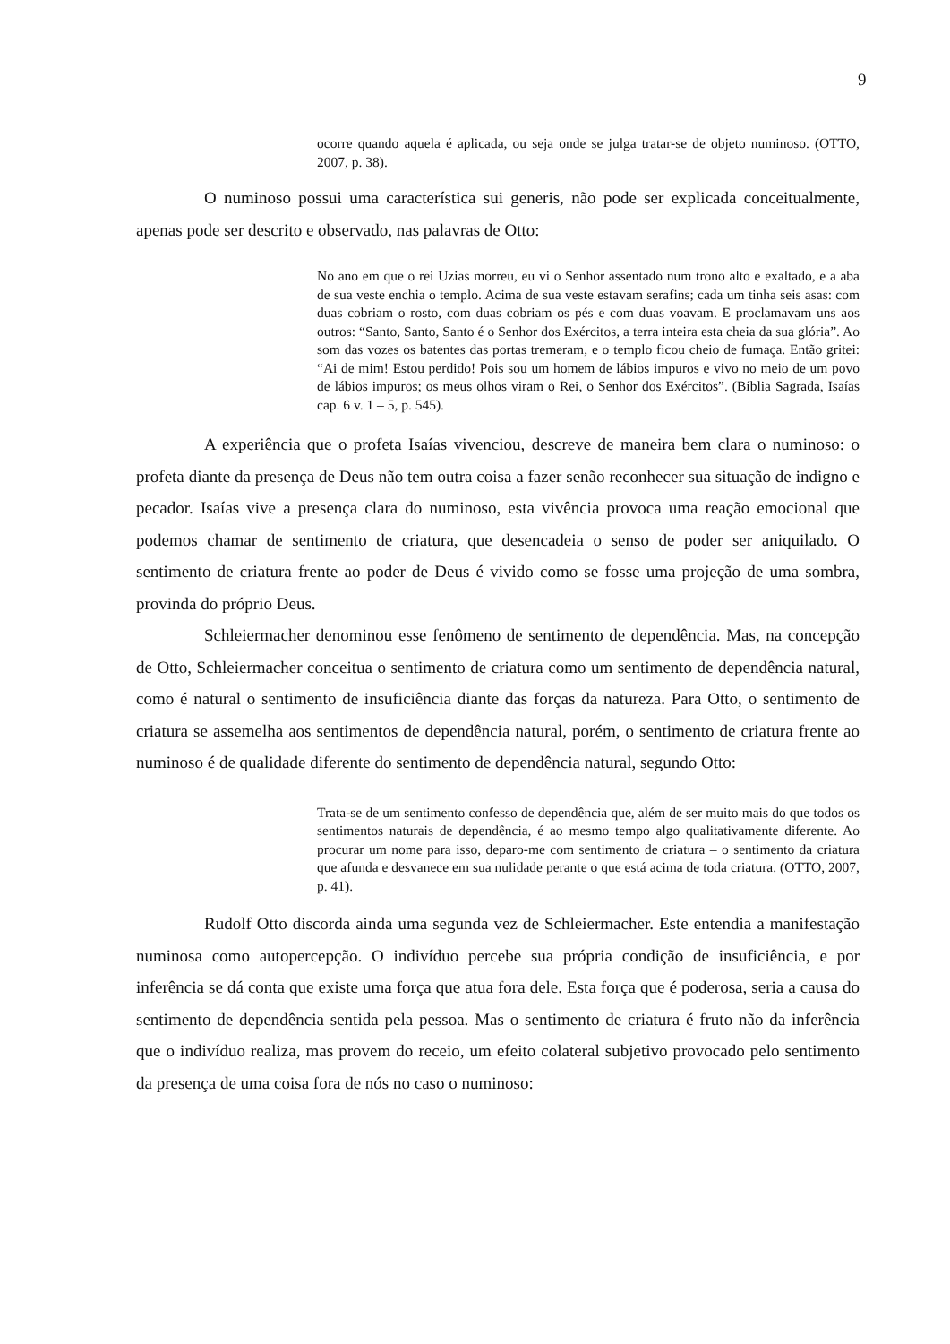9
ocorre quando aquela é aplicada, ou seja onde se julga tratar-se de objeto numinoso. (OTTO, 2007, p. 38).
O numinoso possui uma característica sui generis, não pode ser explicada conceitualmente, apenas pode ser descrito e observado, nas palavras de Otto:
No ano em que o rei Uzias morreu, eu vi o Senhor assentado num trono alto e exaltado, e a aba de sua veste enchia o templo. Acima de sua veste estavam serafins; cada um tinha seis asas: com duas cobriam o rosto, com duas cobriam os pés e com duas voavam. E proclamavam uns aos outros: “Santo, Santo, Santo é o Senhor dos Exércitos, a terra inteira esta cheia da sua glória”. Ao som das vozes os batentes das portas tremeram, e o templo ficou cheio de fumaça. Então gritei: “Ai de mim! Estou perdido! Pois sou um homem de lábios impuros e vivo no meio de um povo de lábios impuros; os meus olhos viram o Rei, o Senhor dos Exércitos”. (Bíblia Sagrada, Isaías cap. 6 v. 1 – 5, p. 545).
A experiência que o profeta Isaías vivenciou, descreve de maneira bem clara o numinoso: o profeta diante da presença de Deus não tem outra coisa a fazer senão reconhecer sua situação de indigno e pecador. Isaías vive a presença clara do numinoso, esta vivência provoca uma reação emocional que podemos chamar de sentimento de criatura, que desencadeia o senso de poder ser aniquilado. O sentimento de criatura frente ao poder de Deus é vivido como se fosse uma projeção de uma sombra, provinda do próprio Deus.
Schleiermacher denominou esse fenômeno de sentimento de dependência. Mas, na concepção de Otto, Schleiermacher conceitua o sentimento de criatura como um sentimento de dependência natural, como é natural o sentimento de insuficiência diante das forças da natureza. Para Otto, o sentimento de criatura se assemelha aos sentimentos de dependência natural, porém, o sentimento de criatura frente ao numinoso é de qualidade diferente do sentimento de dependência natural, segundo Otto:
Trata-se de um sentimento confesso de dependência que, além de ser muito mais do que todos os sentimentos naturais de dependência, é ao mesmo tempo algo qualitativamente diferente. Ao procurar um nome para isso, deparo-me com sentimento de criatura – o sentimento da criatura que afunda e desvanece em sua nulidade perante o que está acima de toda criatura. (OTTO, 2007, p. 41).
Rudolf Otto discorda ainda uma segunda vez de Schleiermacher. Este entendia a manifestação numinosa como autopercepção. O indivíduo percebe sua própria condição de insuficiência, e por inferência se dá conta que existe uma força que atua fora dele. Esta força que é poderosa, seria a causa do sentimento de dependência sentida pela pessoa. Mas o sentimento de criatura é fruto não da inferência que o indivíduo realiza, mas provem do receio, um efeito colateral subjetivo provocado pelo sentimento da presença de uma coisa fora de nós no caso o numinoso: